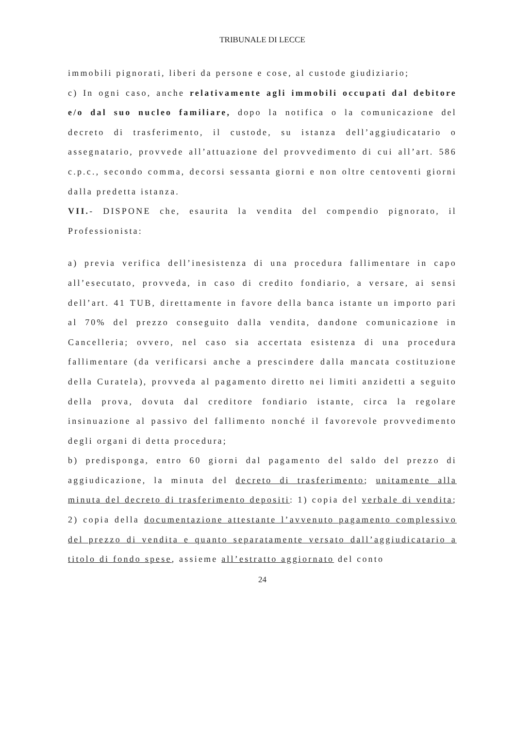TRIBUNALE DI LECCE
immobili pignorati, liberi da persone e cose, al custode giudiziario;
c) In ogni caso, anche relativamente agli immobili occupati dal debitore e/o dal suo nucleo familiare, dopo la notifica o la comunicazione del decreto di trasferimento, il custode, su istanza dell’aggiudicatario o assegnatario, provvede all’attuazione del provvedimento di cui all’art. 586 c.p.c., secondo comma, decorsi sessanta giorni e non oltre centoventi giorni dalla predetta istanza.
VII.- DISPONE che, esaurita la vendita del compendio pignorato, il Professionista:
a) previa verifica dell’inesistenza di una procedura fallimentare in capo all’esecutato, provveda, in caso di credito fondiario, a versare, ai sensi dell’art. 41 TUB, direttamente in favore della banca istante un importo pari al 70% del prezzo conseguito dalla vendita, dandone comunicazione in Cancelleria; ovvero, nel caso sia accertata esistenza di una procedura fallimentare (da verificarsi anche a prescindere dalla mancata costituzione della Curatela), provveda al pagamento diretto nei limiti anzidetti a seguito della prova, dovuta dal creditore fondiario istante, circa la regolare insinuazione al passivo del fallimento nonché il favorevole provvedimento degli organi di detta procedura;
b) predisponga, entro 60 giorni dal pagamento del saldo del prezzo di aggiudicazione, la minuta del decreto di trasferimento; unitamente alla minuta del decreto di trasferimento depositi: 1) copia del verbale di vendita; 2) copia della documentazione attestante l’avvenuto pagamento complessivo del prezzo di vendita e quanto separatamente versato dall’aggiudicatario a titolo di fondo spese, assieme all’estratto aggiornato del conto
24